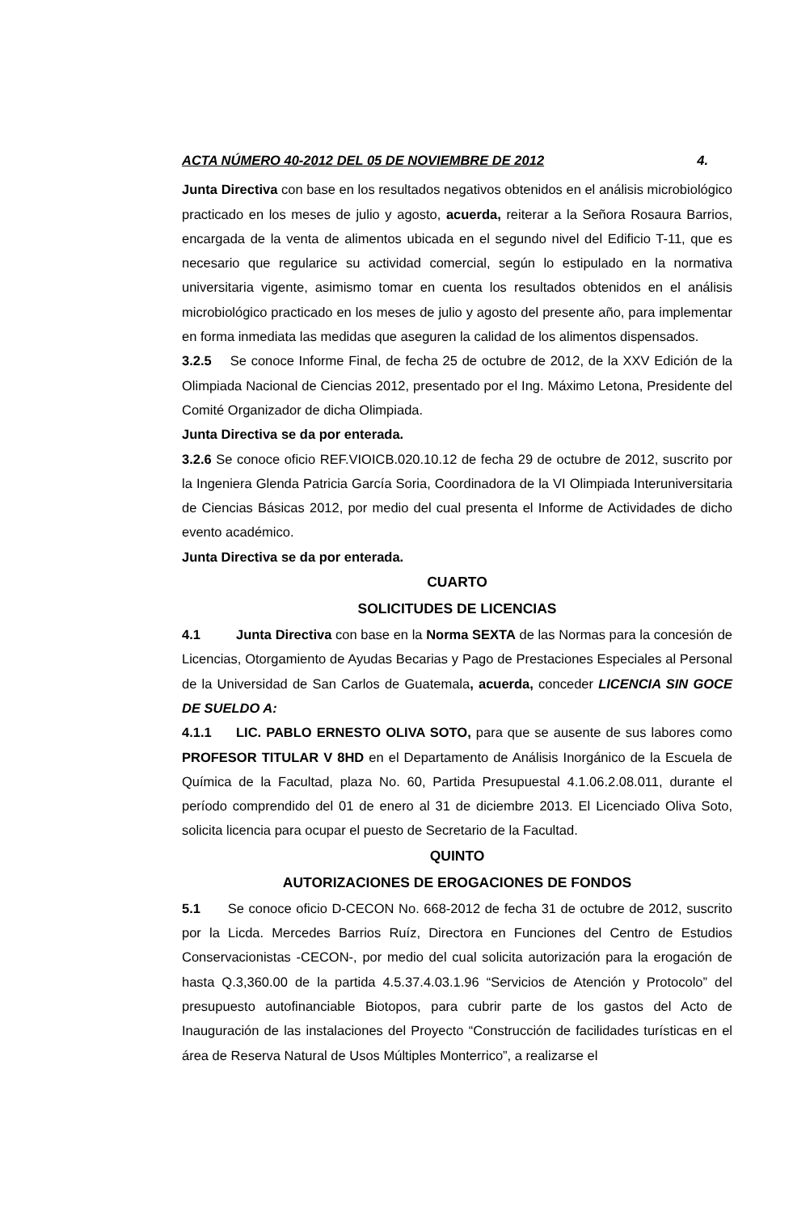ACTA NÚMERO 40-2012 DEL 05 DE NOVIEMBRE DE 2012 4.
Junta Directiva con base en los resultados negativos obtenidos en el análisis microbiológico practicado en los meses de julio y agosto, acuerda, reiterar a la Señora Rosaura Barrios, encargada de la venta de alimentos ubicada en el segundo nivel del Edificio T-11, que es necesario que regularice su actividad comercial, según lo estipulado en la normativa universitaria vigente, asimismo tomar en cuenta los resultados obtenidos en el análisis microbiológico practicado en los meses de julio y agosto del presente año, para implementar en forma inmediata las medidas que aseguren la calidad de los alimentos dispensados.
3.2.5 Se conoce Informe Final, de fecha 25 de octubre de 2012, de la XXV Edición de la Olimpiada Nacional de Ciencias 2012, presentado por el Ing. Máximo Letona, Presidente del Comité Organizador de dicha Olimpiada.
Junta Directiva se da por enterada.
3.2.6 Se conoce oficio REF.VIOICB.020.10.12 de fecha 29 de octubre de 2012, suscrito por la Ingeniera Glenda Patricia García Soria, Coordinadora de la VI Olimpiada Interuniversitaria de Ciencias Básicas 2012, por medio del cual presenta el Informe de Actividades de dicho evento académico.
Junta Directiva se da por enterada.
CUARTO
SOLICITUDES DE LICENCIAS
4.1 Junta Directiva con base en la Norma SEXTA de las Normas para la concesión de Licencias, Otorgamiento de Ayudas Becarias y Pago de Prestaciones Especiales al Personal de la Universidad de San Carlos de Guatemala, acuerda, conceder LICENCIA SIN GOCE DE SUELDO A:
4.1.1 LIC. PABLO ERNESTO OLIVA SOTO, para que se ausente de sus labores como PROFESOR TITULAR V 8HD en el Departamento de Análisis Inorgánico de la Escuela de Química de la Facultad, plaza No. 60, Partida Presupuestal 4.1.06.2.08.011, durante el período comprendido del 01 de enero al 31 de diciembre 2013. El Licenciado Oliva Soto, solicita licencia para ocupar el puesto de Secretario de la Facultad.
QUINTO
AUTORIZACIONES DE EROGACIONES DE FONDOS
5.1 Se conoce oficio D-CECON No. 668-2012 de fecha 31 de octubre de 2012, suscrito por la Licda. Mercedes Barrios Ruíz, Directora en Funciones del Centro de Estudios Conservacionistas -CECON-, por medio del cual solicita autorización para la erogación de hasta Q.3,360.00 de la partida 4.5.37.4.03.1.96 “Servicios de Atención y Protocolo” del presupuesto autofinanciable Biotopos, para cubrir parte de los gastos del Acto de Inauguración de las instalaciones del Proyecto “Construcción de facilidades turísticas en el área de Reserva Natural de Usos Múltiples Monterrico”, a realizarse el